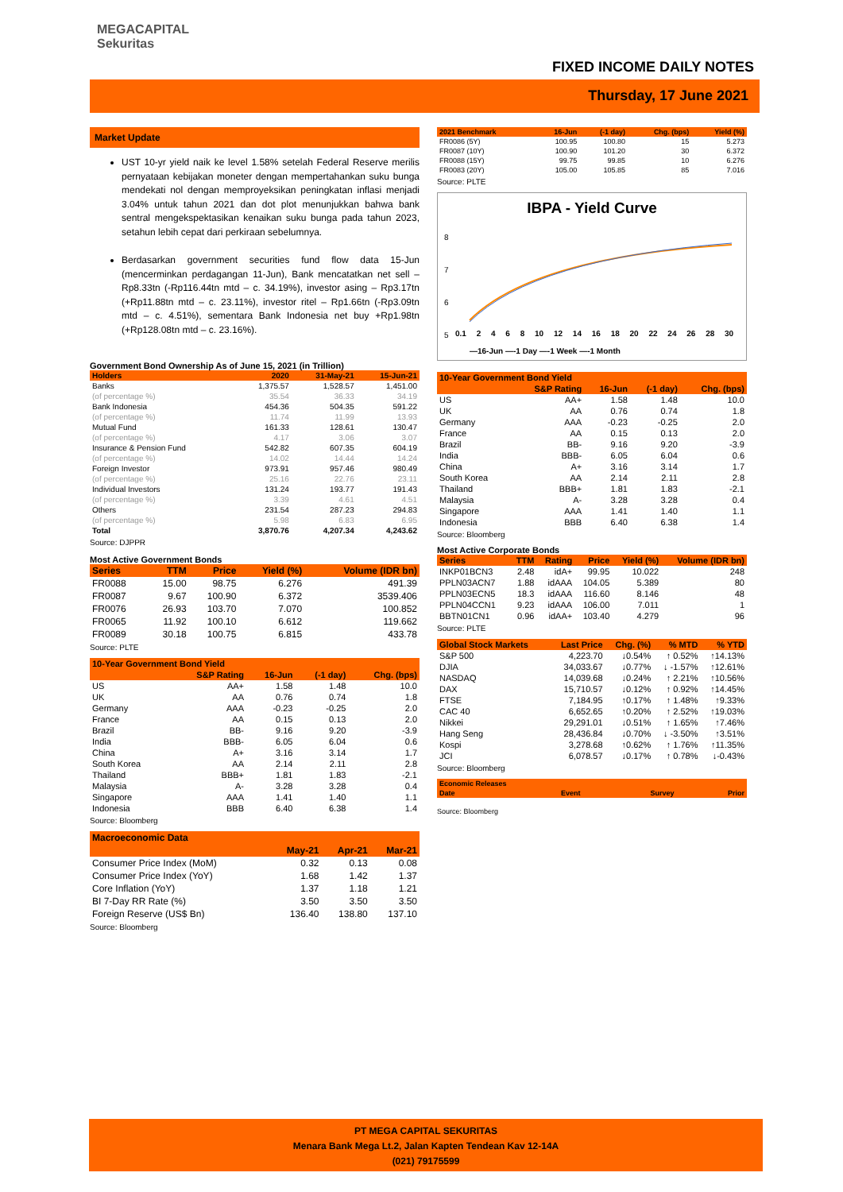MEGACAPITAL
Sekuritas
FIXED INCOME DAILY NOTES
Thursday, 17 June 2021
Market Update
UST 10-yr yield naik ke level 1.58% setelah Federal Reserve merilis pernyataan kebijakan moneter dengan mempertahankan suku bunga mendekati nol dengan memproyeksikan peningkatan inflasi menjadi 3.04% untuk tahun 2021 dan dot plot menunjukkan bahwa bank sentral mengekspektasikan kenaikan suku bunga pada tahun 2023, setahun lebih cepat dari perkiraan sebelumnya.
Berdasarkan government securities fund flow data 15-Jun (mencerminkan perdagangan 11-Jun), Bank mencatatkan net sell –Rp8.33tn (-Rp116.44tn mtd – c. 34.19%), investor asing – Rp3.17tn (+Rp11.88tn mtd – c. 23.11%), investor ritel – Rp1.66tn (-Rp3.09tn mtd – c. 4.51%), sementara Bank Indonesia net buy +Rp1.98tn (+Rp128.08tn mtd – c. 23.16%).
Government Bond Ownership As of June 15, 2021 (in Trillion)
| Holders | 2020 | 31-May-21 | 15-Jun-21 |
| --- | --- | --- | --- |
| Banks | 1,375.57 | 1,528.57 | 1,451.00 |
| (of percentage %) | 35.54 | 36.33 | 34.19 |
| Bank Indonesia | 454.36 | 504.35 | 591.22 |
| (of percentage %) | 11.74 | 11.99 | 13.93 |
| Mutual Fund | 161.33 | 128.61 | 130.47 |
| (of percentage %) | 4.17 | 3.06 | 3.07 |
| Insurance & Pension Fund | 542.82 | 607.35 | 604.19 |
| (of percentage %) | 14.02 | 14.44 | 14.24 |
| Foreign Investor | 973.91 | 957.46 | 980.49 |
| (of percentage %) | 25.16 | 22.76 | 23.11 |
| Individual Investors | 131.24 | 193.77 | 191.43 |
| (of percentage %) | 3.39 | 4.61 | 4.51 |
| Others | 231.54 | 287.23 | 294.83 |
| (of percentage %) | 5.98 | 6.83 | 6.95 |
| Total | 3,870.76 | 4,207.34 | 4,243.62 |
Source: DJPPR
Most Active Government Bonds
| Series | TTM | Price | Yield (%) | Volume (IDR bn) |
| --- | --- | --- | --- | --- |
| FR0088 | 15.00 | 98.75 | 6.276 | 491.39 |
| FR0087 | 9.67 | 100.90 | 6.372 | 3539.406 |
| FR0076 | 26.93 | 103.70 | 7.070 | 100.852 |
| FR0065 | 11.92 | 100.10 | 6.612 | 119.662 |
| FR0089 | 30.18 | 100.75 | 6.815 | 433.78 |
Source: PLTE
| 10-Year Government Bond Yield | | | | |
| --- | --- | --- | --- | --- |
| | S&P Rating | 16-Jun | (-1 day) | Chg. (bps) |
| US | AA+ | 1.58 | 1.48 | 10.0 |
| UK | AA | 0.76 | 0.74 | 1.8 |
| Germany | AAA | -0.23 | -0.25 | 2.0 |
| France | AA | 0.15 | 0.13 | 2.0 |
| Brazil | BB- | 9.16 | 9.20 | -3.9 |
| India | BBB- | 6.05 | 6.04 | 0.6 |
| China | A+ | 3.16 | 3.14 | 1.7 |
| South Korea | AA | 2.14 | 2.11 | 2.8 |
| Thailand | BBB+ | 1.81 | 1.83 | -2.1 |
| Malaysia | A- | 3.28 | 3.28 | 0.4 |
| Singapore | AAA | 1.41 | 1.40 | 1.1 |
| Indonesia | BBB | 6.40 | 6.38 | 1.4 |
Source: Bloomberg
| Macroeconomic Data | | | |
| --- | --- | --- | --- |
| | May-21 | Apr-21 | Mar-21 |
| Consumer Price Index (MoM) | 0.32 | 0.13 | 0.08 |
| Consumer Price Index (YoY) | 1.68 | 1.42 | 1.37 |
| Core Inflation (YoY) | 1.37 | 1.18 | 1.21 |
| BI 7-Day RR Rate (%) | 3.50 | 3.50 | 3.50 |
| Foreign Reserve (US$ Bn) | 136.40 | 138.80 | 137.10 |
Source: Bloomberg
| 2021 Benchmark | 16-Jun | (-1 day) | Chg. (bps) | Yield (%) |
| --- | --- | --- | --- | --- |
| FR0086 (5Y) | 100.95 | 100.80 | 15 | 5.273 |
| FR0087 (10Y) | 100.90 | 101.20 | 30 | 6.372 |
| FR0088 (15Y) | 99.75 | 99.85 | 10 | 6.276 |
| FR0083 (20Y) | 105.00 | 105.85 | 85 | 7.016 |
Source: PLTE
IBPA - Yield Curve
8
7
6
5
0.1 2 4 6 8 10 12 14 16 18 20 22 24 26 28 30
—16-Jun —-1 Day —-1 Week —-1 Month
| 10-Year Government Bond Yield | | | | |
| --- | --- | --- | --- | --- |
| | S&P Rating | 16-Jun | (-1 day) | Chg. (bps) |
| US | AA+ | 1.58 | 1.48 | 10.0 |
| UK | AA | 0.76 | 0.74 | 1.8 |
| Germany | AAA | -0.23 | -0.25 | 2.0 |
| France | AA | 0.15 | 0.13 | 2.0 |
| Brazil | BB- | 9.16 | 9.20 | -3.9 |
| India | BBB- | 6.05 | 6.04 | 0.6 |
| China | A+ | 3.16 | 3.14 | 1.7 |
| South Korea | AA | 2.14 | 2.11 | 2.8 |
| Thailand | BBB+ | 1.81 | 1.83 | -2.1 |
| Malaysia | A- | 3.28 | 3.28 | 0.4 |
| Singapore | AAA | 1.41 | 1.40 | 1.1 |
| Indonesia | BBB | 6.40 | 6.38 | 1.4 |
Source: Bloomberg
Most Active Corporate Bonds
| Series | TTM | Rating | Price | Yield (%) | Volume (IDR bn) |
| --- | --- | --- | --- | --- | --- |
| INKP01BCN3 | 2.48 | idA+ | 99.95 | 10.022 | 248 |
| PPLN03ACN7 | 1.88 | idAAA | 104.05 | 5.389 | 80 |
| PPLN03ECN5 | 18.3 | idAAA | 116.60 | 8.146 | 48 |
| PPLN04CCN1 | 9.23 | idAAA | 106.00 | 7.011 | 1 |
| BBTN01CN1 | 0.96 | idAA+ | 103.40 | 4.279 | 96 |
Source: PLTE
| Global Stock Markets | Last Price | Chg. (%) | % MTD | % YTD |
| --- | --- | --- | --- | --- |
| S&P 500 | 4,223.70 | ↓0.54% | ↑ 0.52% | ↑14.13% |
| DJIA | 34,033.67 | ↓0.77% | ↓ -1.57% | ↑12.61% |
| NASDAQ | 14,039.68 | ↓0.24% | ↑ 2.21% | ↑10.56% |
| DAX | 15,710.57 | ↓0.12% | ↑ 0.92% | ↑14.45% |
| FTSE | 7,184.95 | ↑0.17% | ↑ 1.48% | ↑9.33% |
| CAC 40 | 6,652.65 | ↑0.20% | ↑ 2.52% | ↑19.03% |
| Nikkei | 29,291.01 | ↓0.51% | ↑ 1.65% | ↑7.46% |
| Hang Seng | 28,436.84 | ↓0.70% | ↓ -3.50% | ↑3.51% |
| Kospi | 3,278.68 | ↑0.62% | ↑ 1.76% | ↑11.35% |
| JCI | 6,078.57 | ↓0.17% | ↑ 0.78% | ↓-0.43% |
Source: Bloomberg
| Economic Releases | | | |
| --- | --- | --- | --- |
| Date | Event | Survey | Prior |
Source: Bloomberg
PT MEGA CAPITAL SEKURITAS
Menara Bank Mega Lt.2, Jalan Kapten Tendean Kav 12-14A
(021) 79175599